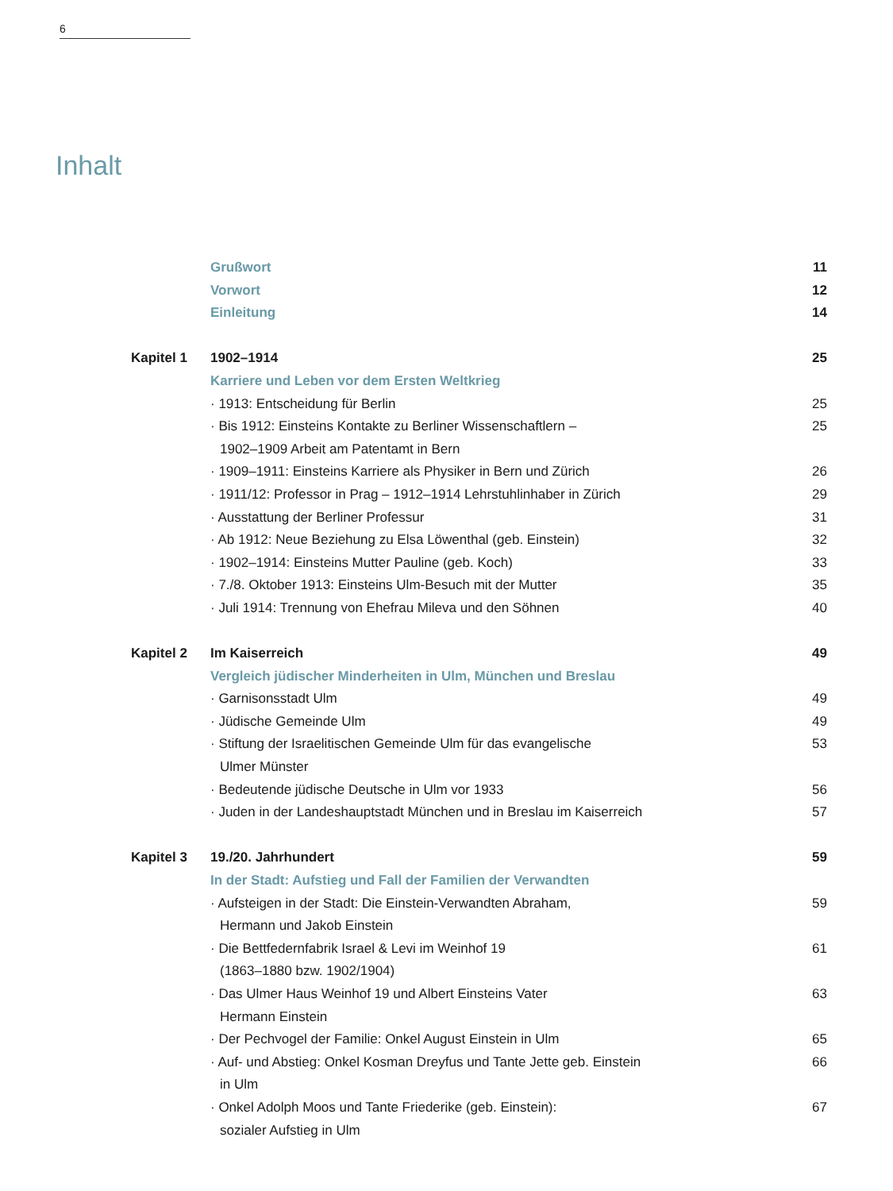6
Inhalt
| | Grußwort | 11 |
| | Vorwort | 12 |
| | Einleitung | 14 |
| Kapitel 1 | 1902–1914 | 25 |
| | Karriere und Leben vor dem Ersten Weltkrieg | |
| | · 1913: Entscheidung für Berlin | 25 |
| | · Bis 1912: Einsteins Kontakte zu Berliner Wissenschaftlern – 1902–1909 Arbeit am Patentamt in Bern | 25 |
| | · 1909–1911: Einsteins Karriere als Physiker in Bern und Zürich | 26 |
| | · 1911/12: Professor in Prag – 1912–1914 Lehrstuhlinhaber in Zürich | 29 |
| | · Ausstattung der Berliner Professur | 31 |
| | · Ab 1912: Neue Beziehung zu Elsa Löwenthal (geb. Einstein) | 32 |
| | · 1902–1914: Einsteins Mutter Pauline (geb. Koch) | 33 |
| | · 7./8. Oktober 1913: Einsteins Ulm-Besuch mit der Mutter | 35 |
| | · Juli 1914: Trennung von Ehefrau Mileva und den Söhnen | 40 |
| Kapitel 2 | Im Kaiserreich | 49 |
| | Vergleich jüdischer Minderheiten in Ulm, München und Breslau | |
| | · Garnisonsstadt Ulm | 49 |
| | · Jüdische Gemeinde Ulm | 49 |
| | · Stiftung der Israelitischen Gemeinde Ulm für das evangelische Ulmer Münster | 53 |
| | · Bedeutende jüdische Deutsche in Ulm vor 1933 | 56 |
| | · Juden in der Landeshauptstadt München und in Breslau im Kaiserreich | 57 |
| Kapitel 3 | 19./20. Jahrhundert | 59 |
| | In der Stadt: Aufstieg und Fall der Familien der Verwandten | |
| | · Aufsteigen in der Stadt: Die Einstein-Verwandten Abraham, Hermann und Jakob Einstein | 59 |
| | · Die Bettfedernfabrik Israel & Levi im Weinhof 19 (1863–1880 bzw. 1902/1904) | 61 |
| | · Das Ulmer Haus Weinhof 19 und Albert Einsteins Vater Hermann Einstein | 63 |
| | · Der Pechvogel der Familie: Onkel August Einstein in Ulm | 65 |
| | · Auf- und Abstieg: Onkel Kosman Dreyfus und Tante Jette geb. Einstein in Ulm | 66 |
| | · Onkel Adolph Moos und Tante Friederike (geb. Einstein): sozialer Aufstieg in Ulm | 67 |